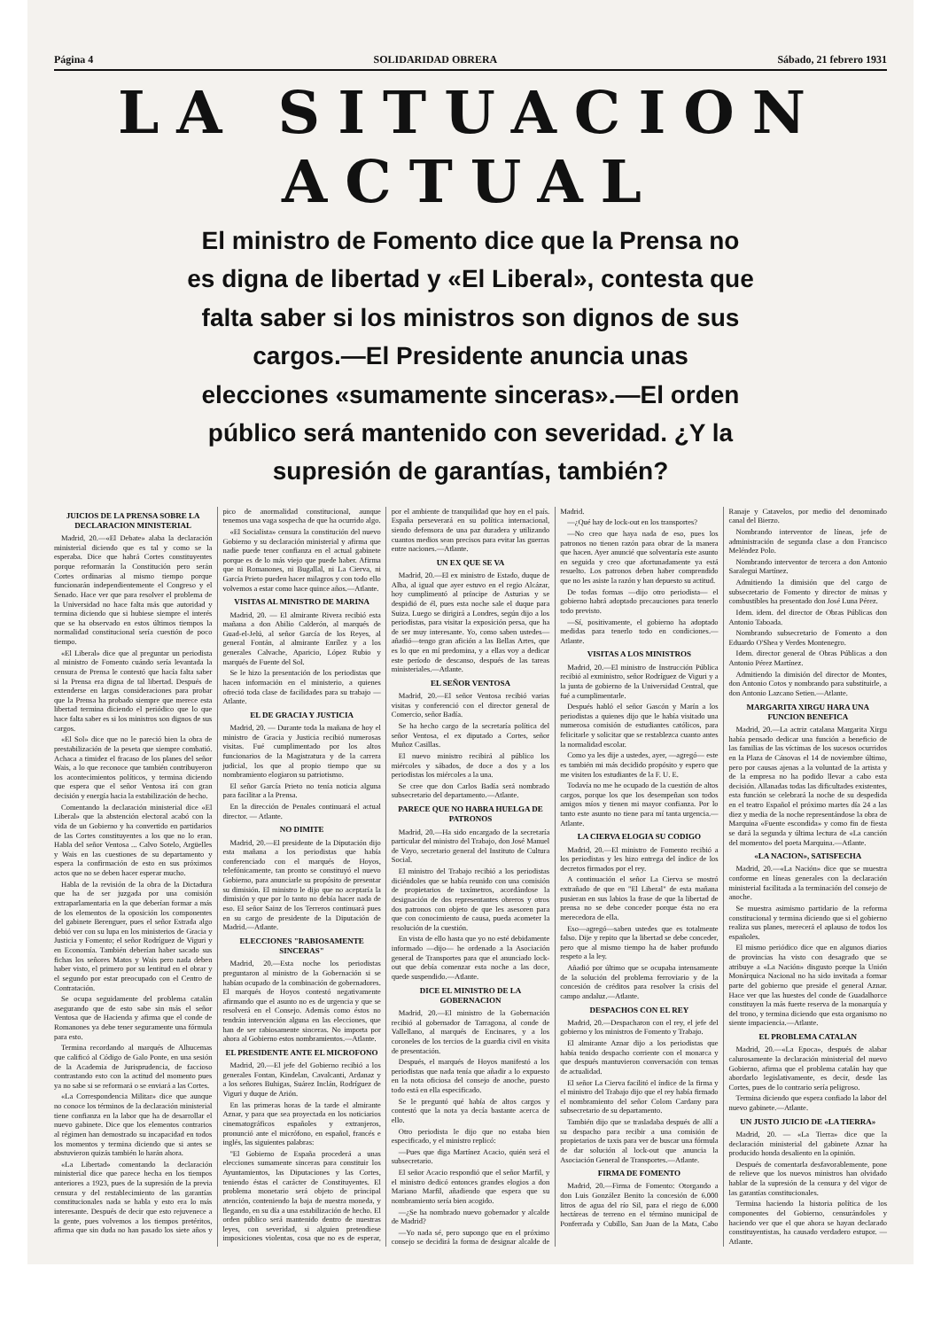Página 4 SOLIDARIDAD OBRERA Sábado, 21 febrero 1931
LA SITUACION ACTUAL
El ministro de Fomento dice que la Prensa no es digna de libertad y «El Liberal», contesta que falta saber si los ministros son dignos de sus cargos.—El Presidente anuncia unas elecciones «sumamente sinceras».—El orden público será mantenido con severidad. ¿Y la supresión de garantías, también?
JUICIOS DE LA PRENSA SOBRE LA DECLARACION MINISTERIAL
Madrid, 20.—«El Debate» alaba la declaración ministerial diciendo que es tal y como se la esperaba. Dice que habrá Cortes constituyentes porque reformarán la Constitución pero serán Cortes ordinarias al mismo tiempo porque funcionarán independientemente el Congreso y el Senado. Hace ver que para resolver el problema de la Universidad no hace falta más que autoridad y termina diciendo que si hubiese siempre el interés que se ha observado en estos últimos tiempos la normalidad constitucional sería cuestión de poco tiempo.
«El Liberal» dice que al preguntar un periodista al ministro de Fomento cuándo sería levantada la censura de Prensa le contestó que hacía falta saber si la Prensa era digna de tal libertad. Después de extenderse en largas consideraciones para probar que la Prensa ha probado siempre que merece esta libertad termina diciendo el periódico que lo que hace falta saber es si los ministros son dignos de sus cargos.
«El Sol» dice que no le pareció bien la obra de prestabilización de la peseta que siempre combatió. Achaca a timidez el fracaso de los planes del señor Wais, a lo que reconoce que también contribuyeron los acontecimientos políticos, y termina diciendo que espera que el señor Ventosa irá con gran decisión y energía hacia la estabilización de hecho.
Comentando la declaración ministerial dice «El Liberal» que la abstención electoral acabó con la vida de un Gobierno y ha convertido en partidarios de las Cortes constituyentes a los que no lo eran. Habla del señor Ventosa ... Calvo Sotelo, Argüelles y Wais en las cuestiones de su departamento y espera la confirmación de esto en sus próximos actos que no se deben hacer esperar mucho.
Habla de la revisión de la obra de la Dictadura que ha de ser juzgada por una comisión extraparlamentaria en la que deberían formar a más de los elementos de la oposición los componentes del gabinete Berenguer, pues el señor Estrada algo debió ver con su lupa en los ministerios de Gracia y Justicia y Fomento; el señor Rodríguez de Viguri y en Economía. También deberían haber sacado sus fichas los señores Matos y Wais pero nada deben haber visto, el primero por su lentitud en el obrar y el segundo por estar preocupado con el Centro de Contratación.
Se ocupa seguidamente del problema catalán asegurando que de esto sabe sin más el señor Ventosa que de Hacienda y afirma que el conde de Romanones ya debe tener seguramente una fórmula para esto.
Termina recordando al marqués de Alhucemas que calificó al Código de Galo Ponte, en una sesión de la Academia de Jurisprudencia, de faccioso contrastando esto con la actitud del momento pues ya no sabe si se reformará o se enviará a las Cortes.
«La Correspondencia Militar» dice que aunque no conoce los términos de la declaración ministerial tiene confianza en la labor que ha de desarrollar el nuevo gabinete. Dice que los elementos contrarios al régimen han demostrado su incapacidad en todos los momentos y termina diciendo que si antes se abstuvieron quizás también lo harán ahora.
«La Libertad» comentando la declaración ministerial dice que parece hecha en los tiempos anteriores a 1923, pues de la supresión de la previa censura y del restablecimiento de las garantías constitucionales nada se habla y esto era lo más interesante. Después de decir que esto rejuvenece a la gente, pues volvemos a los tiempos pretéritos, afirma que sin duda no han pasado los siete años y pico de anormalidad constitucional, aunque tenemos una vaga sospecha de que ha ocurrido algo.
«El Socialista» censura la constitución del nuevo Gobierno y su declaración ministerial y afirma que nadie puede tener confianza en el actual gabinete porque es de lo más viejo que puede haber. Afirma que ni Romanones, ni Bugallal, ni La Cierva, ni García Prieto pueden hacer milagros y con todo ello volvemos a estar como hace quince años.—Atlante.
VISITAS AL MINISTRO DE MARINA
Madrid, 20. — El almirante Rivera recibió esta mañana a don Abilio Calderón, al marqués de Guad-el-Jelú, al señor García de los Reyes, al general Fontán, al almirante Enrílez y a los generales Calvache, Aparicio, López Rubio y marqués de Fuente del Sol.
Se le hizo la presentación de los periodistas que hacen información en el ministerio, a quienes ofreció toda clase de facilidades para su trabajo — Atlante.
EL DE GRACIA Y JUSTICIA
Madrid, 20. — Durante toda la mañana de hoy el ministro de Gracia y Justicia recibió numerosas visitas. Fué cumplimentado por los altos funcionarios de la Magistratura y de la carrera judicial, los que al propio tiempo que su nombramiento elogiaron su patriotismo.
El señor García Prieto no tenía noticia alguna para facilitar a la Prensa.
En la dirección de Penales continuará el actual director. — Atlante.
NO DIMITE
Madrid, 20.—El presidente de la Diputación dijo esta mañana a los periodistas que había conferenciado con el marqués de Hoyos, telefónicamente, tan pronto se constituyó el nuevo Gobierno, para anunciarle su propósito de presentar su dimisión. El ministro le dijo que no aceptaría la dimisión y que por lo tanto no debía hacer nada de eso. El señor Sainz de los Terreros continuará pues en su cargo de presidente de la Diputación de Madrid.—Atlante.
ELECCIONES "RABIOSAMENTE SINCERAS"
Madrid, 20.—Esta noche los periodistas preguntaron al ministro de la Gobernación si se habían ocupado de la combinación de gobernadores. El marqués de Hoyos contestó negativamente afirmando que el asunto no es de urgencia y que se resolverá en el Consejo. Además como éstos no tendrán intervención alguna en las elecciones, que han de ser rabiosamente sinceras. No importa por ahora al Gobierno estos nombramientos.—Atlante.
EL PRESIDENTE ANTE EL MICROFONO
Madrid, 20.—El jefe del Gobierno recibió a los generales Fontan, Kindelan, Cavalcanti, Ardanaz y a los señores Buhigas, Suárez Inclán, Rodríguez de Viguri y duque de Arión.
En las primeras horas de la tarde el almirante Aznar, y para que sea proyectada en los noticiarios cinematográficos españoles y extranjeros, pronunció ante el micrófono, en español, francés e inglés, las siguientes palabras:
"El Gobierno de España procederá a unas elecciones sumamente sinceras para constituir los Ayuntamientos, las Diputaciones y las Cortes, teniendo éstas el carácter de Constituyentes. El problema monetario será objeto de principal atención, conteniendo la baja de nuestra moneda, y llegando, en su día a una estabilización de hecho. El orden público será mantenido dentro de nuestras leyes, con severidad, si alguien pretendiese imposiciones violentas, cosa que no es de esperar, por el ambiente de tranquilidad que hoy en el país. España perseverará en su política internacional, siendo defensora de una paz duradera y utilizando cuantos medios sean precisos para evitar las guerras entre naciones.—Atlante.
UN EX QUE SE VA
Madrid, 20.—El ex ministro de Estado, duque de Alba, al igual que ayer estuvo en el regio Alcázar, hoy cumplimentó al príncipe de Asturias y se despidió de él, pues esta noche sale el duque para Suiza. Luego se dirigirá a Londres, según dijo a los periodistas, para visitar la exposición persa, que ha de ser muy interesante. Yo, como saben ustedes—añadió—tengo gran afición a las Bellas Artes, que es lo que en mí predomina, y a ellas voy a dedicar este período de descanso, después de las tareas ministeriales.—Atlante.
EL SEÑOR VENTOSA
Madrid, 20.—El señor Ventosa recibió varias visitas y conferenció con el director general de Comercio, señor Badía.
Se ha hecho cargo de la secretaría política del señor Ventosa, el ex diputado a Cortes, señor Muñoz Casillas.
El nuevo ministro recibirá al público los miércoles y sábados, de doce a dos y a los periodistas los miércoles a la una.
Se cree que don Carlos Badía será nombrado subsecretario del departamento.—Atlante.
PARECE QUE NO HABRA HUELGA DE PATRONOS
Madrid, 20.—Ha sido encargado de la secretaría particular del ministro del Trabajo, don José Manuel de Vayo, secretario general del Instituto de Cultura Social.
El ministro del Trabajo recibió a los periodistas diciéndoles que se había reunido con una comisión de propietarios de taxímetros, acordándose la designación de dos representantes obreros y otros dos patronos con objeto de que les asesoren para que con conocimiento de causa, pueda acometer la resolución de la cuestión.
En vista de ello hasta que yo no esté debidamente informado —dijo— he ordenado a la Asociación general de Transportes para que el anunciado lock-out que debía comenzar esta noche a las doce, quede suspendido.—Atlante.
DICE EL MINISTRO DE LA GOBERNACION
Madrid, 20.—El ministro de la Gobernación recibió al gobernador de Tarragona, al conde de Vallellano, al marqués de Encinares, y a los coroneles de los tercios de la guardia civil en visita de presentación.
Después, el marqués de Hoyos manifestó a los periodistas que nada tenía que añadir a lo expuesto en la nota oficiosa del consejo de anoche, puesto todo está en ella especificado.
Se le preguntó qué había de altos cargos y contestó que la nota ya decía bastante acerca de ello.
Otro periodista le dijo que no estaba bien especificado, y el ministro replicó:
—Pues que diga Martínez Acacio, quién será el subsecretario.
El señor Acacio respondió que el señor Marfil, y el ministro dedicó entonces grandes elogios a don Mariano Marfil, añadiendo que espera que su nombramiento sería bien acogido.
—¿Se ha nombrado nuevo gobernador y alcalde de Madrid?
—Yo nada sé, pero supongo que en el próximo consejo se decidirá la forma de designar alcalde de Madrid.
—¿Qué hay de lock-out en los transportes?
—No creo que haya nada de eso, pues los patronos no tienen razón para obrar de la manera que hacen. Ayer anuncié que solventaría este asunto en seguida y creo que afortunadamente ya está resuelto. Los patronos deben haber comprendido que no les asiste la razón y han depuesto su actitud.
De todas formas —dijo otro periodista— el gobierno habrá adoptado precauciones para tenerlo todo previsto.
—Sí, positivamente, el gobierno ha adoptado medidas para tenerlo todo en condiciones.—Atlante.
VISITAS A LOS MINISTROS
Madrid, 20.—El ministro de Instrucción Pública recibió al exministro, señor Rodríguez de Viguri y a la junta de gobierno de la Universidad Central, que fué a cumplimentarle.
Después habló el señor Gascón y Marín a los periodistas a quienes dijo que le había visitado una numerosa comisión de estudiantes católicos, para felicitarle y solicitar que se restablezca cuanto antes la normalidad escolar.
Como ya les dije a ustedes, ayer, —agregó— este es también mi más decidido propósito y espero que me visiten los estudiantes de la F. U. E.
Todavía no me he ocupado de la cuestión de altos cargos, porque los que los desempeñan son todos amigos míos y tienen mi mayor confianza. Por lo tanto este asunto no tiene para mí tanta urgencia.—Atlante.
LA CIERVA ELOGIA SU CODIGO
Madrid, 20.—El ministro de Fomento recibió a los periodistas y les hizo entrega del índice de los decretos firmados por el rey.
A continuación el señor La Cierva se mostró extrañado de que en "El Liberal" de esta mañana pusieran en sus labios la frase de que la libertad de prensa no se debe conceder porque ésta no era merecedora de ella.
Eso—agregó—saben ustedes que es totalmente falso. Dije y repito que la libertad se debe conceder, pero que al mismo tiempo ha de haber profundo respeto a la ley.
Añadió por último que se ocupaba intensamente de la solución del problema ferroviario y de la concesión de créditos para resolver la crisis del campo andaluz.—Atlante.
DESPACHOS CON EL REY
Madrid, 20.—Despacharon con el rey, el jefe del gobierno y los ministros de Fomento y Trabajo.
El almirante Aznar dijo a los periodistas que había tenido despacho corriente con el monarca y que después mantuvieron conversación con temas de actualidad.
El señor La Cierva facilitó el índice de la firma y el ministro del Trabajo dijo que el rey había firmado el nombramiento del señor Colom Cardany para subsecretario de su departamento.
También dijo que se trasladaba después de allí a su despacho para recibir a una comisión de propietarios de taxis para ver de buscar una fórmula de dar solución al lock-out que anuncia la Asociación General de Transportes.—Atlante.
FIRMA DE FOMENTO
Madrid, 20.—Firma de Fomento: Otorgando a don Luis González Benito la concesión de 6.000 litros de agua del río Sil, para el riego de 6.000 hectáreas de terreno en el término municipal de Ponferrada y Cubillo, San Juan de la Mata, Cabo Ranaje y Catavelos, por medio del denominado canal del Bierzo.
Nombrando interventor de líneas, jefe de administración de segunda clase a don Francisco Meléndez Polo.
Nombrando interventor de tercera a don Antonio Saralegui Martínez.
Admitiendo la dimisión que del cargo de subsecretario de Fomento y director de minas y combustibles ha presentado don José Luna Pérez.
Idem. idem. del director de Obras Públicas don Antonio Taboada.
Nombrando subsecretario de Fomento a don Eduardo O'Shea y Verdes Montenegro.
Idem. director general de Obras Públicas a don Antonio Pérez Martínez.
Admitiendo la dimisión del director de Montes, don Antonio Cotos y nombrando para substituirle, a don Antonio Lazcano Setien.—Atlante.
MARGARITA XIRGU HARA UNA FUNCION BENEFICA
Madrid, 20.—La actriz catalana Margarita Xirgu había pensado dedicar una función a beneficio de las familias de las víctimas de los sucesos ocurridos en la Plaza de Cánovas el 14 de noviembre último, pero por causas ajenas a la voluntad de la artista y de la empresa no ha podido llevar a cabo esta decisión. Allanadas todas las dificultades existentes, esta función se celebrará la noche de su despedida en el teatro Español el próximo martes día 24 a las diez y media de la noche representándose la obra de Marquina «Fuente escondida» y como fin de fiesta se dará la segunda y última lectura de «La canción del momento» del poeta Marquina.—Atlante.
«LA NACION», SATISFECHA
Madrid, 20.—«La Nación» dice que se muestra conforme en líneas generales con la declaración ministerial facilitada a la terminación del consejo de anoche.
Se muestra asimismo partidario de la reforma constitucional y termina diciendo que si el gobierno realiza sus planes, merecerá el aplauso de todos los españoles.
El mismo periódico dice que en algunos diarios de provincias ha visto con desagrado que se atribuye a «La Nación» disgusto porque la Unión Monárquica Nacional no ha sido invitada a formar parte del gobierno que preside el general Aznar. Hace ver que las huestes del conde de Guadalhorce constituyen la más fuerte reserva de la monarquía y del trono, y termina diciendo que esta organismo no siente impaciencia.—Atlante.
EL PROBLEMA CATALAN
Madrid, 20.—«La Epoca», después de alabar calurosamente la declaración ministerial del nuevo Gobierno, afirma que el problema catalán hay que abordarlo legislativamente, es decir, desde las Cortes, pues de lo contrario sería peligroso.
Termina diciendo que espera confiado la labor del nuevo gabinete.—Atlante.
UN JUSTO JUICIO DE «LA TIERRA»
Madrid, 20. — «La Tierra» dice que la declaración ministerial del gabinete Aznar ha producido honda desaliento en la opinión.
Después de comentarla desfavorablemente, pone de relieve que los nuevos ministros han olvidado hablar de la supresión de la censura y del vigor de las garantías constitucionales.
Termina haciendo la historia política de los componentes del Gobierno, censurándoles y haciendo ver que el que ahora se hayan declarado constituyentistas, ha causado verdadero estupor. — Atlante.